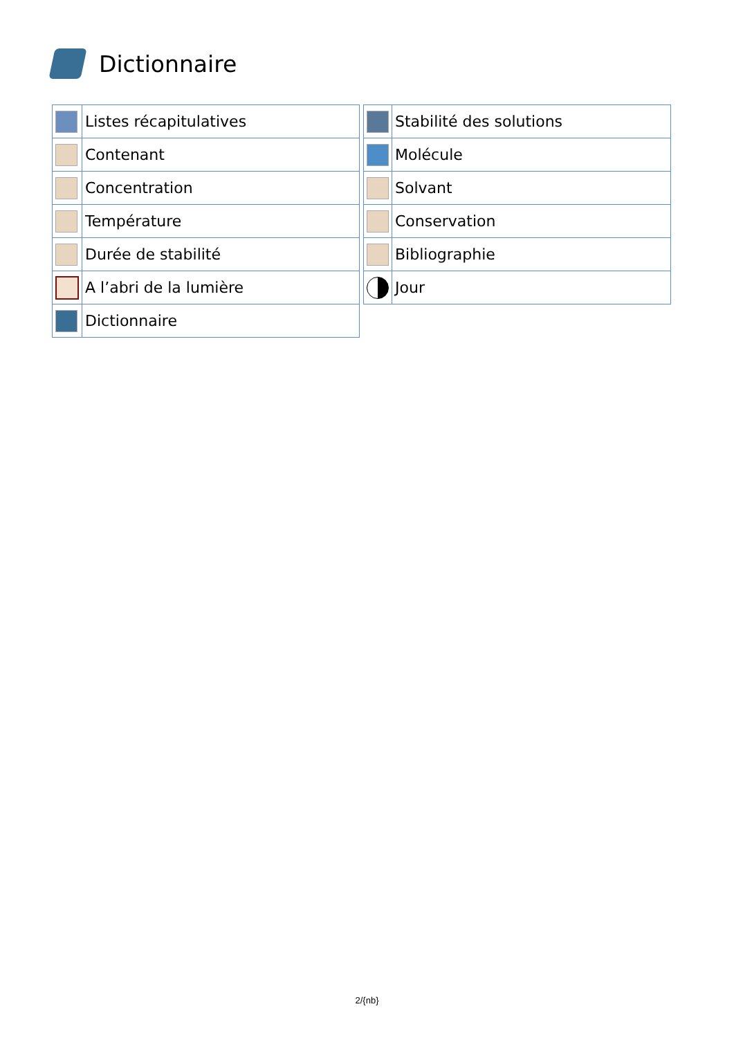Dictionnaire
| | Listes récapitulatives |
| | Contenant |
| | Concentration |
| | Température |
| | Durée de stabilité |
| | A l’abri de la lumière |
| | Dictionnaire |
| | Stabilité des solutions |
| | Molécule |
| | Solvant |
| | Conservation |
| | Bibliographie |
| | Jour |
2/{nb}